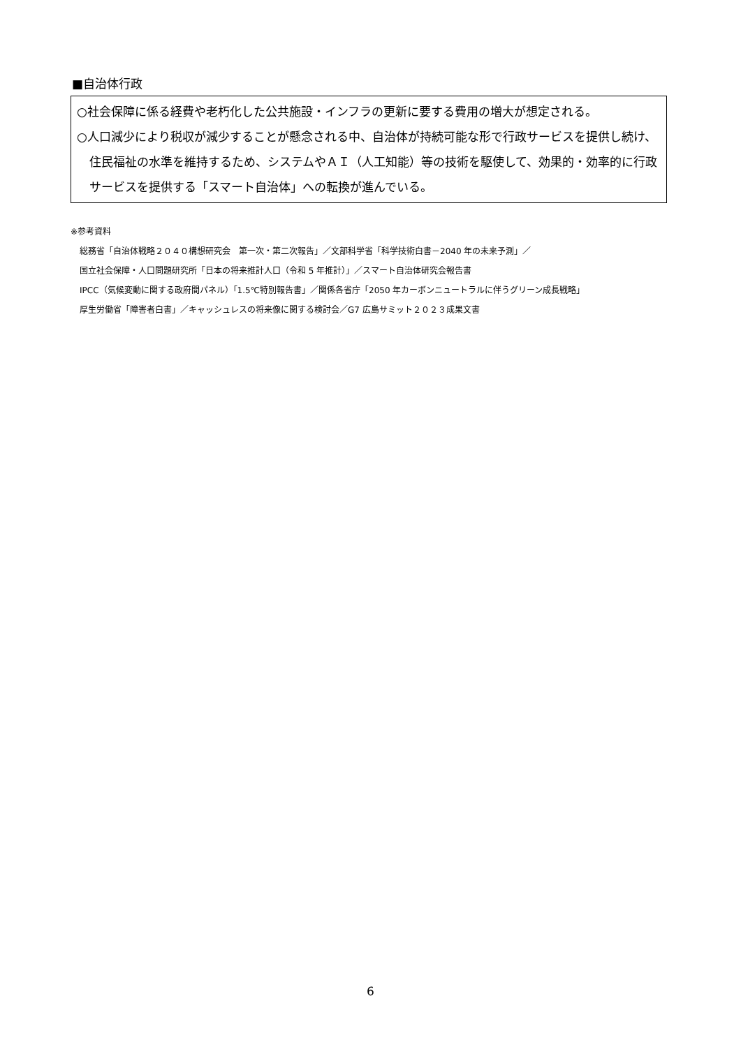■自治体行政
○社会保障に係る経費や老朽化した公共施設・インフラの更新に要する費用の増大が想定される。
○人口減少により税収が減少することが懸念される中、自治体が持続可能な形で行政サービスを提供し続け、住民福祉の水準を維持するため、システムやＡＩ（人工知能）等の技術を駆使して、効果的・効率的に行政サービスを提供する「スマート自治体」への転換が進んでいる。
※参考資料
総務省「自治体戦略２０４０構想研究会　第一次・第二次報告」／文部科学省「科学技術白書－2040 年の未来予測」／
国立社会保障・人口問題研究所「日本の将来推計人口（令和 5 年推計）」／スマート自治体研究会報告書
IPCC（気候変動に関する政府間パネル）「1.5℃特別報告書」／関係各省庁「2050 年カーボンニュートラルに伴うグリーン成長戦略」
厚生労働省「障害者白書」／キャッシュレスの将来像に関する検討会／G7 広島サミット２０２３成果文書
6